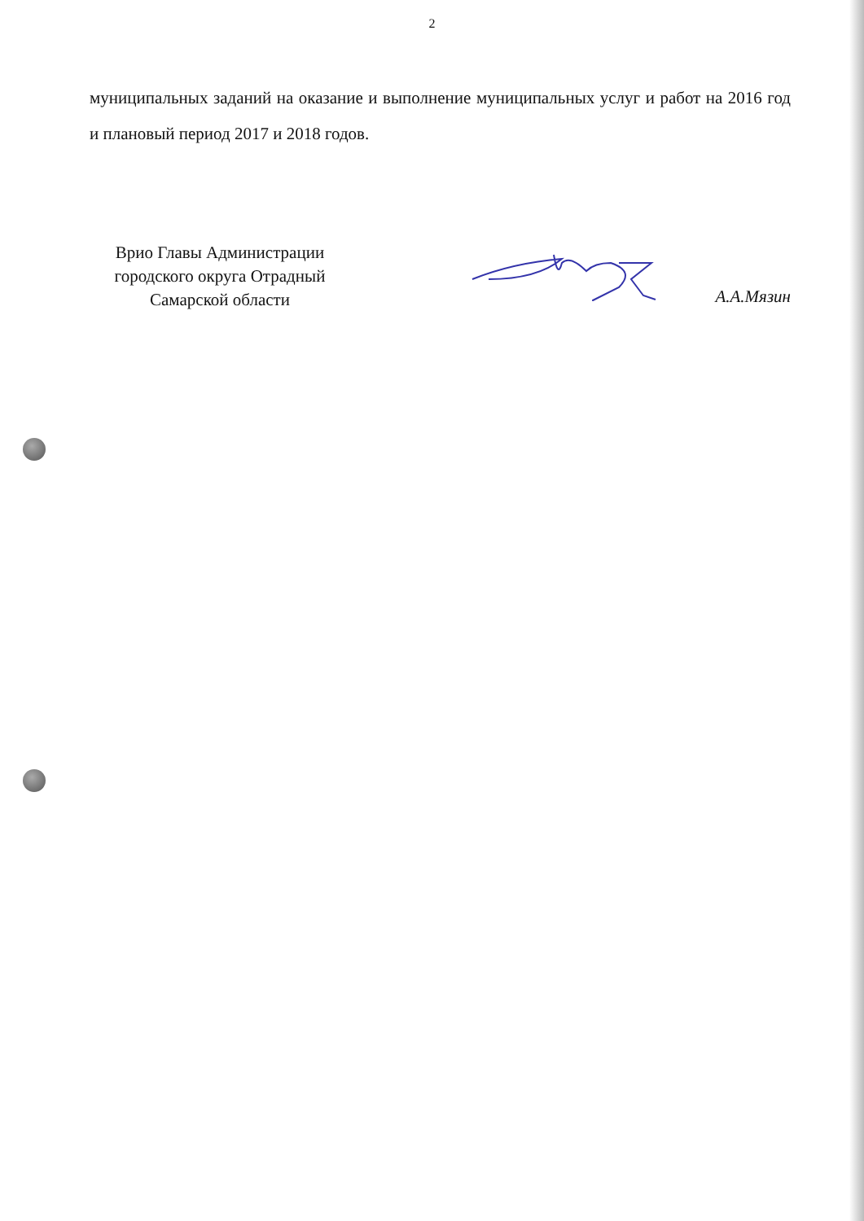2
муниципальных заданий на оказание и выполнение муниципальных услуг и работ на 2016 год и плановый период 2017 и 2018 годов.
Врио Главы Администрации
городского округа Отрадный
Самарской области
А.А.Мязин